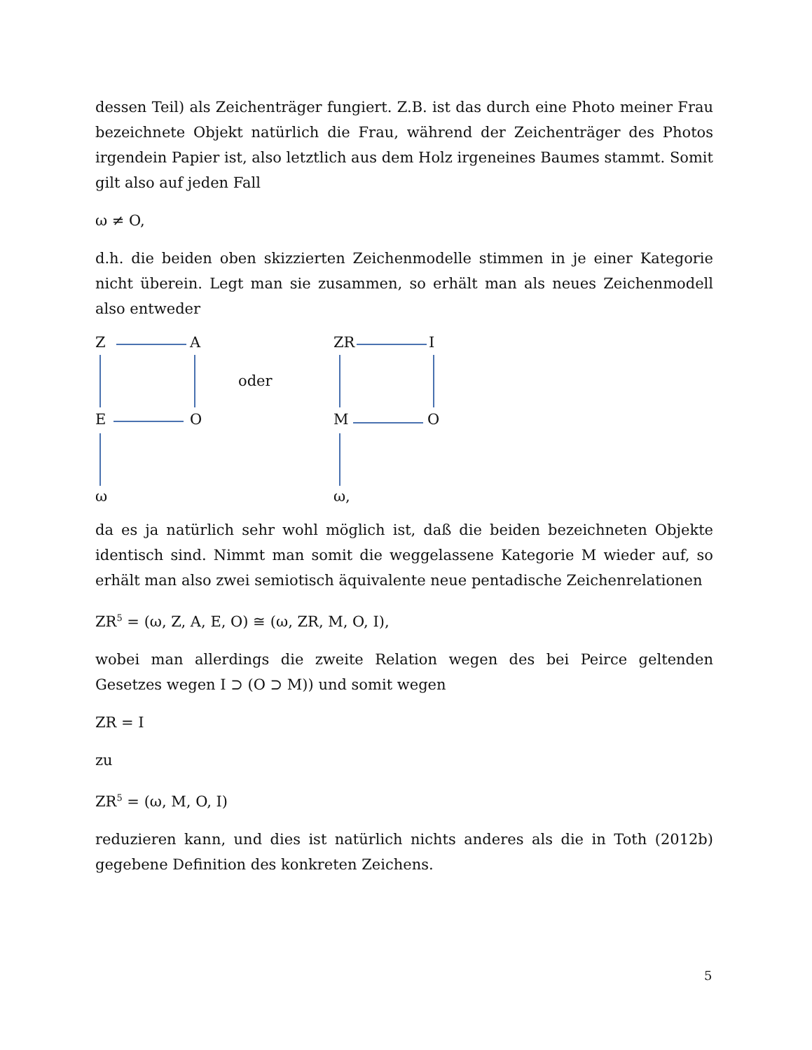dessen Teil) als Zeichenträger fungiert. Z.B. ist das durch eine Photo meiner Frau bezeichnete Objekt natürlich die Frau, während der Zeichenträger des Photos irgendein Papier ist, also letztlich aus dem Holz irgeneines Baumes stammt. Somit gilt also auf jeden Fall
ω ≠ O,
d.h. die beiden oben skizzierten Zeichenmodelle stimmen in je einer Kategorie nicht überein. Legt man sie zusammen, so erhält man als neues Zeichenmodell also entweder
Z A
oder
E O
ω
ZR I
M O
ω,
da es ja natürlich sehr wohl möglich ist, daß die beiden bezeichneten Objekte identisch sind. Nimmt man somit die weggelassene Kategorie M wieder auf, so erhält man also zwei semiotisch äquivalente neue pentadische Zeichenrelationen
ZR<sup>5</sup> = (ω, Z, A, E, O) ≅ (ω, ZR, M, O, I),
wobei man allerdings die zweite Relation wegen des bei Peirce geltenden Gesetzes wegen I ⊃ (O ⊃ M)) und somit wegen
ZR = I
zu
ZR<sup>5</sup> = (ω, M, O, I)
reduzieren kann, und dies ist natürlich nichts anderes als die in Toth (2012b) gegebene Definition des konkreten Zeichens.
5